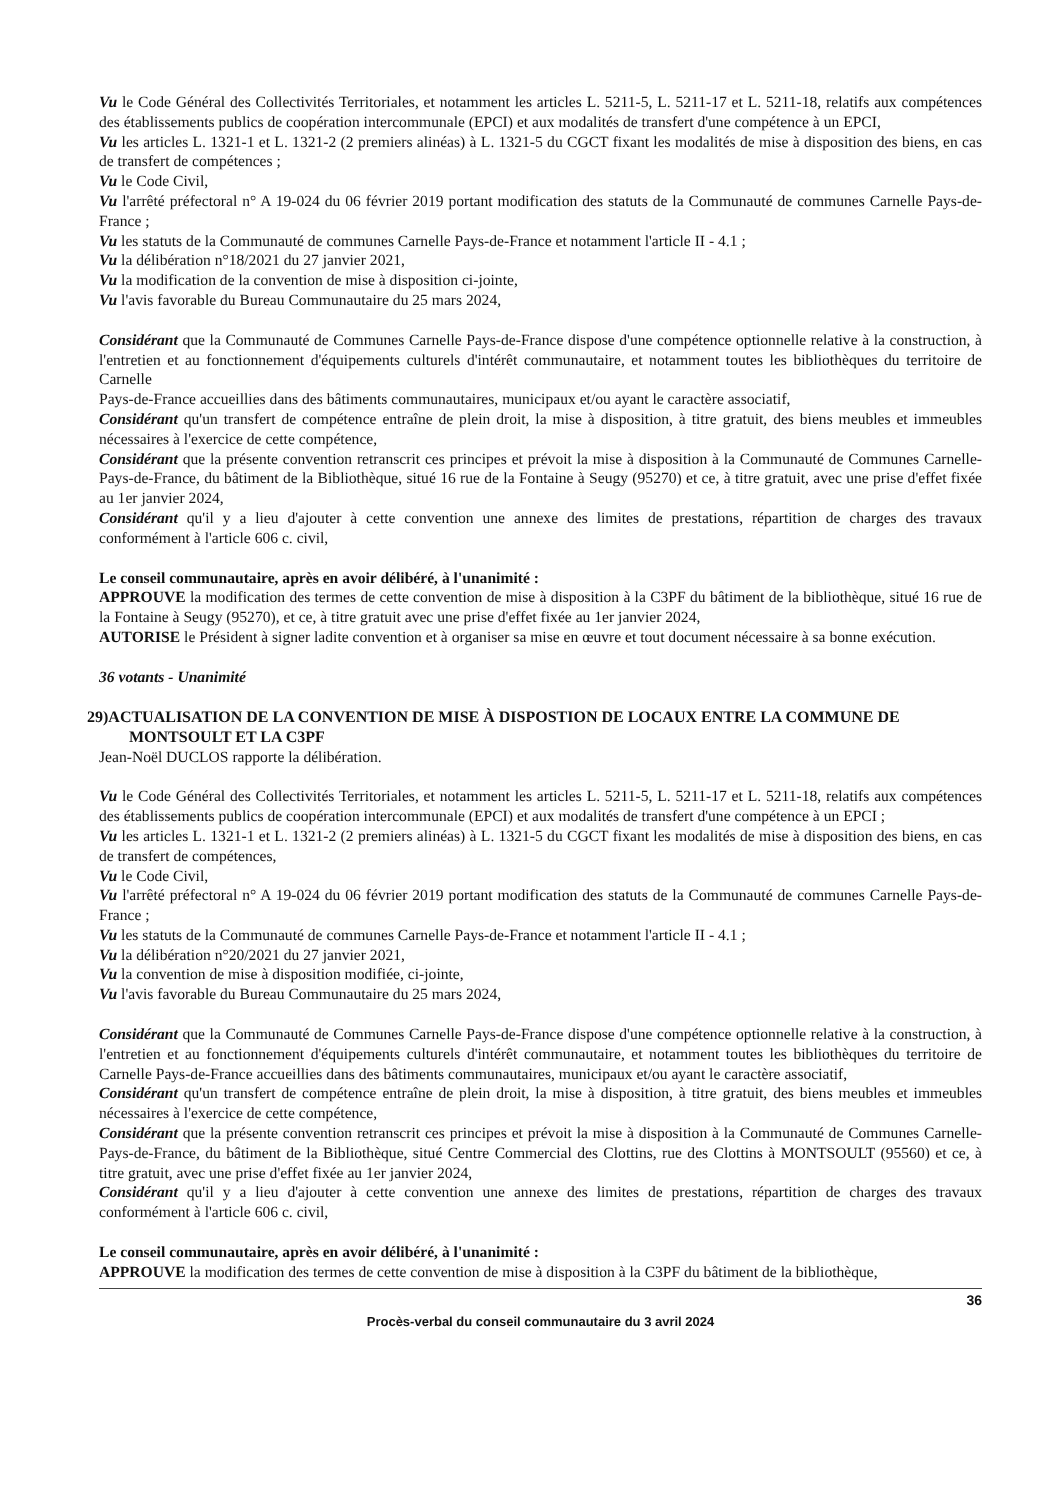Vu le Code Général des Collectivités Territoriales, et notamment les articles L. 5211-5, L. 5211-17 et L. 5211-18, relatifs aux compétences des établissements publics de coopération intercommunale (EPCI) et aux modalités de transfert d'une compétence à un EPCI,
Vu les articles L. 1321-1 et L. 1321-2 (2 premiers alinéas) à L. 1321-5 du CGCT fixant les modalités de mise à disposition des biens, en cas de transfert de compétences ;
Vu le Code Civil,
Vu l'arrêté préfectoral n° A 19-024 du 06 février 2019 portant modification des statuts de la Communauté de communes Carnelle Pays-de-France ;
Vu les statuts de la Communauté de communes Carnelle Pays-de-France et notamment l'article II - 4.1 ;
Vu la délibération n°18/2021 du 27 janvier 2021,
Vu la modification de la convention de mise à disposition ci-jointe,
Vu l'avis favorable du Bureau Communautaire du 25 mars 2024,
Considérant que la Communauté de Communes Carnelle Pays-de-France dispose d'une compétence optionnelle relative à la construction, à l'entretien et au fonctionnement d'équipements culturels d'intérêt communautaire, et notamment toutes les bibliothèques du territoire de Carnelle
Pays-de-France accueillies dans des bâtiments communautaires, municipaux et/ou ayant le caractère associatif,
Considérant qu'un transfert de compétence entraîne de plein droit, la mise à disposition, à titre gratuit, des biens meubles et immeubles nécessaires à l'exercice de cette compétence,
Considérant que la présente convention retranscrit ces principes et prévoit la mise à disposition à la Communauté de Communes Carnelle-Pays-de-France, du bâtiment de la Bibliothèque, situé 16 rue de la Fontaine à Seugy (95270) et ce, à titre gratuit, avec une prise d'effet fixée au 1er janvier 2024,
Considérant qu'il y a lieu d'ajouter à cette convention une annexe des limites de prestations, répartition de charges des travaux conformément à l'article 606 c. civil,
Le conseil communautaire, après en avoir délibéré, à l'unanimité :
APPROUVE la modification des termes de cette convention de mise à disposition à la C3PF du bâtiment de la bibliothèque, situé 16 rue de la Fontaine à Seugy (95270), et ce, à titre gratuit avec une prise d'effet fixée au 1er janvier 2024,
AUTORISE le Président à signer ladite convention et à organiser sa mise en œuvre et tout document nécessaire à sa bonne exécution.
36 votants - Unanimité
29)ACTUALISATION DE LA CONVENTION DE MISE À DISPOSTION DE LOCAUX ENTRE LA COMMUNE DE
MONTSOULT ET LA C3PF
Jean-Noël DUCLOS rapporte la délibération.
Vu le Code Général des Collectivités Territoriales, et notamment les articles L. 5211-5, L. 5211-17 et L. 5211-18, relatifs aux compétences des établissements publics de coopération intercommunale (EPCI) et aux modalités de transfert d'une compétence à un EPCI ;
Vu les articles L. 1321-1 et L. 1321-2 (2 premiers alinéas) à L. 1321-5 du CGCT fixant les modalités de mise à disposition des biens, en cas de transfert de compétences,
Vu le Code Civil,
Vu l'arrêté préfectoral n° A 19-024 du 06 février 2019 portant modification des statuts de la Communauté de communes Carnelle Pays-de-France ;
Vu les statuts de la Communauté de communes Carnelle Pays-de-France et notamment l'article II - 4.1 ;
Vu la délibération n°20/2021 du 27 janvier 2021,
Vu la convention de mise à disposition modifiée, ci-jointe,
Vu l'avis favorable du Bureau Communautaire du 25 mars 2024,
Considérant que la Communauté de Communes Carnelle Pays-de-France dispose d'une compétence optionnelle relative à la construction, à l'entretien et au fonctionnement d'équipements culturels d'intérêt communautaire, et notamment toutes les bibliothèques du territoire de Carnelle Pays-de-France accueillies dans des bâtiments communautaires, municipaux et/ou ayant le caractère associatif,
Considérant qu'un transfert de compétence entraîne de plein droit, la mise à disposition, à titre gratuit, des biens meubles et immeubles nécessaires à l'exercice de cette compétence,
Considérant que la présente convention retranscrit ces principes et prévoit la mise à disposition à la Communauté de Communes Carnelle-Pays-de-France, du bâtiment de la Bibliothèque, situé Centre Commercial des Clottins, rue des Clottins à MONTSOULT (95560) et ce, à titre gratuit, avec une prise d'effet fixée au 1er janvier 2024,
Considérant qu'il y a lieu d'ajouter à cette convention une annexe des limites de prestations, répartition de charges des travaux conformément à l'article 606 c. civil,
Le conseil communautaire, après en avoir délibéré, à l'unanimité :
APPROUVE la modification des termes de cette convention de mise à disposition à la C3PF du bâtiment de la bibliothèque,
36
Procès-verbal du conseil communautaire du 3 avril 2024